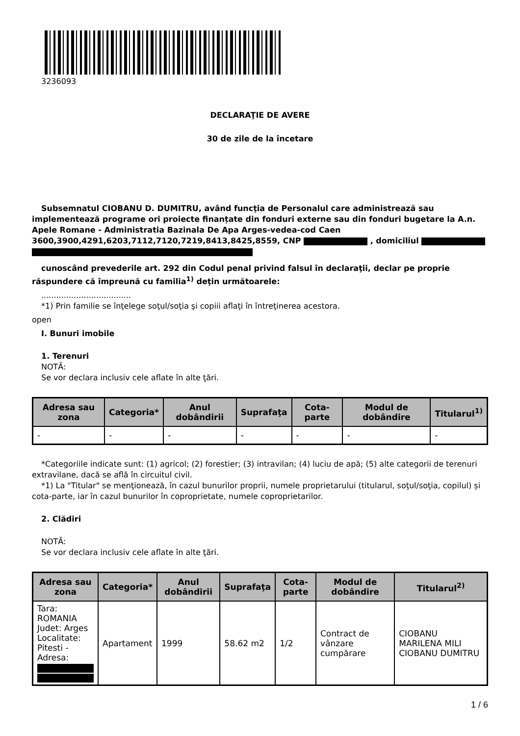3236093
DECLARAŢIE DE AVERE
30 de zile de la încetare
Subsemnatul CIOBANU D. DUMITRU, având funcţia de Personalul care administrează sau implementează programe ori proiecte finanțate din fonduri externe sau din fonduri bugetare la A.n. Apele Romane - Administratia Bazinala De Apa Arges-vedea-cod Caen 3600,3900,4291,6203,7112,7120,7219,8413,8425,8559, CNP , domiciliul
cunoscând prevederile art. 292 din Codul penal privind falsul în declaraţii, declar pe proprie răspundere că împreună cu familia<sup>1)</sup> deţin următoarele:
....................................
*1) Prin familie se înţelege soţul/soţia şi copiii aflaţi în întreţinerea acestora.
open
I. Bunuri imobile
1. Terenuri
NOTĂ:
Se vor declara inclusiv cele aflate în alte ţări.
| Adresa sau zona | Categoria* | Anul dobândirii | Suprafaţa | Cota-parte | Modul de dobândire | Titularul<sup>1)</sup> |
| --- | --- | --- | --- | --- | --- | --- |
| - | - | - | - | - | - | - |
*Categoriile indicate sunt: (1) agricol; (2) forestier; (3) intravilan; (4) luciu de apă; (5) alte categorii de terenuri extravilane, dacă se află în circuitul civil.
*1) La "Titular" se menţionează, în cazul bunurilor proprii, numele proprietarului (titularul, soţul/soţia, copilul) și cota-parte, iar în cazul bunurilor în coproprietate, numele coproprietarilor.
2. Clădiri
NOTĂ:
Se vor declara inclusiv cele aflate în alte ţări.
| Adresa sau zona | Categoria* | Anul dobândirii | Suprafaţa | Cota-parte | Modul de dobândire | Titularul<sup>2)</sup> |
| --- | --- | --- | --- | --- | --- | --- |
| Tara: ROMANIA Judet: Arges Localitate: Pitesti - Adresa: | Apartament | 1999 | 58.62 m2 | 1/2 | Contract de vânzare cumpărare | CIOBANU MARILENA MILI CIOBANU DUMITRU |
1 / 6